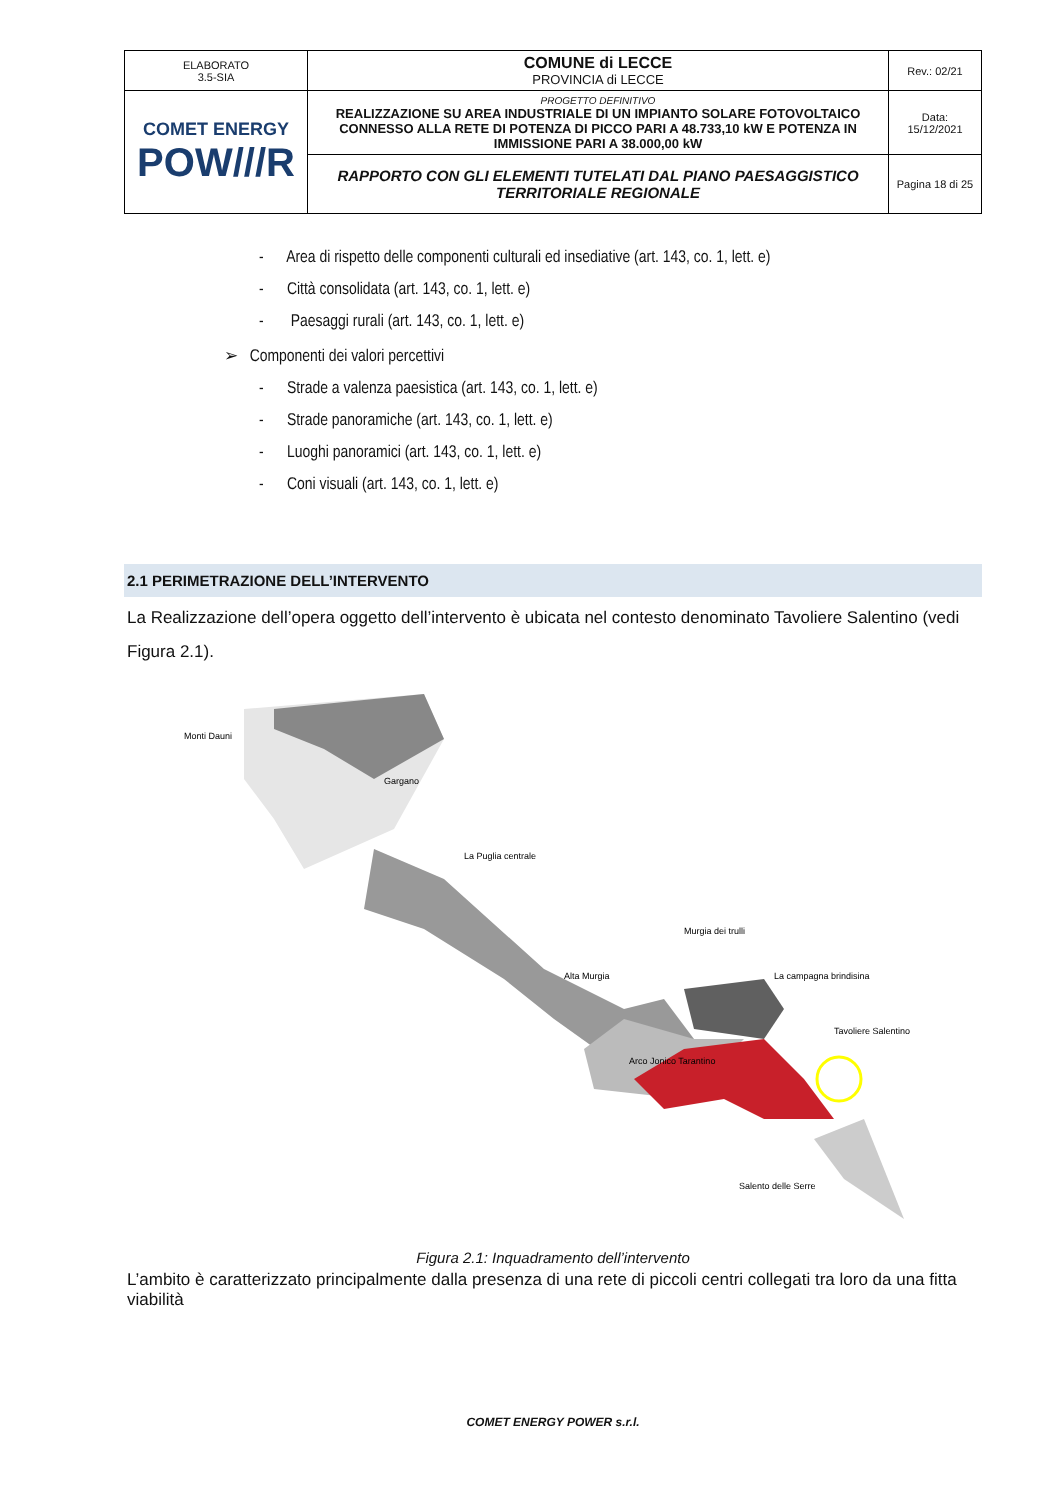| ELABORATO 3.5-SIA | COMUNE di LECCE PROVINCIA di LECCE | Rev.: 02/21 |
| COMET ENERGY POW///R | PROGETTO DEFINITIVO REALIZZAZIONE SU AREA INDUSTRIALE DI UN IMPIANTO SOLARE FOTOVOLTAICO CONNESSO ALLA RETE DI POTENZA DI PICCO PARI A 48.733,10 kW E POTENZA IN IMMISSIONE PARI A 38.000,00 kW | Data: 15/12/2021 |
| | RAPPORTO CON GLI ELEMENTI TUTELATI DAL PIANO PAESAGGISTICO TERRITORIALE REGIONALE | Pagina 18 di 25 |
- Area di rispetto delle componenti culturali ed insediative (art. 143, co. 1, lett. e)
- Città consolidata (art. 143, co. 1, lett. e)
- Paesaggi rurali (art. 143, co. 1, lett. e)
➢ Componenti dei valori percettivi
- Strade a valenza paesistica (art. 143, co. 1, lett. e)
- Strade panoramiche (art. 143, co. 1, lett. e)
- Luoghi panoramici (art. 143, co. 1, lett. e)
- Coni visuali (art. 143, co. 1, lett. e)
2.1 PERIMETRAZIONE DELL’INTERVENTO
La Realizzazione dell’opera oggetto dell’intervento è ubicata nel contesto denominato Tavoliere Salentino (vedi Figura 2.1).
Monti Dauni
Gargano
La Puglia centrale
Alta Murgia
Murgia dei trulli
La campagna brindisina
Tavoliere Salentino
Arco Jonico Tarantino
Salento delle Serre
Figura 2.1: Inquadramento dell’intervento
L’ambito è caratterizzato principalmente dalla presenza di una rete di piccoli centri collegati tra loro da una fitta viabilità
COMET ENERGY POWER s.r.l.